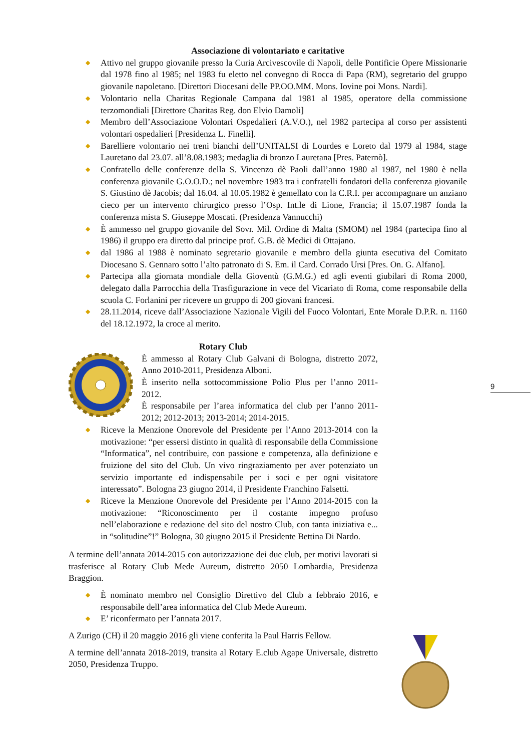Associazione di volontariato e caritative
◆ Attivo nel gruppo giovanile presso la Curia Arcivescovile di Napoli, delle Pontificie Opere Missionarie dal 1978 fino al 1985; nel 1983 fu eletto nel convegno di Rocca di Papa (RM), segretario del gruppo giovanile napoletano. [Direttori Diocesani delle PP.OO.MM. Mons. Iovine poi Mons. Nardi].
◆ Volontario nella Charitas Regionale Campana dal 1981 al 1985, operatore della commissione terzomondiali [Direttore Charitas Reg. don Elvio Damoli]
◆ Membro dell’Associazione Volontari Ospedalieri (A.V.O.), nel 1982 partecipa al corso per assistenti volontari ospedalieri [Presidenza L. Finelli].
◆ Barelliere volontario nei treni bianchi dell’UNITALSI di Lourdes e Loreto dal 1979 al 1984, stage Lauretano dal 23.07. all’8.08.1983; medaglia di bronzo Lauretana [Pres. Paternò].
◆ Confratello delle conferenze della S. Vincenzo dè Paoli dall’anno 1980 al 1987, nel 1980 è nella conferenza giovanile G.O.O.D.; nel novembre 1983 tra i confratelli fondatori della conferenza giovanile S. Giustino dè Jacobis; dal 16.04. al 10.05.1982 è gemellato con la C.R.I. per accompagnare un anziano cieco per un intervento chirurgico presso l’Osp. Int.le di Lione, Francia; il 15.07.1987 fonda la conferenza mista S. Giuseppe Moscati. (Presidenza Vannucchi)
◆ È ammesso nel gruppo giovanile del Sovr. Mil. Ordine di Malta (SMOM) nel 1984 (partecipa fino al 1986) il gruppo era diretto dal principe prof. G.B. dè Medici di Ottajano.
◆ dal 1986 al 1988 è nominato segretario giovanile e membro della giunta esecutiva del Comitato Diocesano S. Gennaro sotto l’alto patronato di S. Em. il Card. Corrado Ursi [Pres. On. G. Alfano].
◆ Partecipa alla giornata mondiale della Gioventù (G.M.G.) ed agli eventi giubilari di Roma 2000, delegato dalla Parrocchia della Trasfigurazione in vece del Vicariato di Roma, come responsabile della scuola C. Forlanini per ricevere un gruppo di 200 giovani francesi.
◆ 28.11.2014, riceve dall’Associazione Nazionale Vigili del Fuoco Volontari, Ente Morale D.P.R. n. 1160 del 18.12.1972, la croce al merito.
Rotary Club
È ammesso al Rotary Club Galvani di Bologna, distretto 2072, Anno 2010-2011, Presidenza Alboni.
È inserito nella sottocommissione Polio Plus per l’anno 2011-2012.
È responsabile per l’area informatica del club per l’anno 2011-2012; 2012-2013; 2013-2014; 2014-2015.
◆ Riceve la Menzione Onorevole del Presidente per l’Anno 2013-2014 con la motivazione: “per essersi distinto in qualità di responsabile della Commissione “Informatica”, nel contribuire, con passione e competenza, alla definizione e fruizione del sito del Club. Un vivo ringraziamento per aver potenziato un servizio importante ed indispensabile per i soci e per ogni visitatore interessato”. Bologna 23 giugno 2014, il Presidente Franchino Falsetti.
◆ Riceve la Menzione Onorevole del Presidente per l’Anno 2014-2015 con la motivazione: “Riconoscimento per il costante impegno profuso nell’elaborazione e redazione del sito del nostro Club, con tanta iniziativa e... in “solitudine”!” Bologna, 30 giugno 2015 il Presidente Bettina Di Nardo.
A termine dell’annata 2014-2015 con autorizzazione dei due club, per motivi lavorati si trasferisce al Rotary Club Mede Aureum, distretto 2050 Lombardia, Presidenza Braggion.
◆ È nominato membro nel Consiglio Direttivo del Club a febbraio 2016, e responsabile dell’area informatica del Club Mede Aureum.
◆ E’ riconfermato per l’annata 2017.
A Zurigo (CH) il 20 maggio 2016 gli viene conferita la Paul Harris Fellow.
A termine dell’annata 2018-2019, transita al Rotary E.club Agape Universale, distretto 2050, Presidenza Truppo.
9